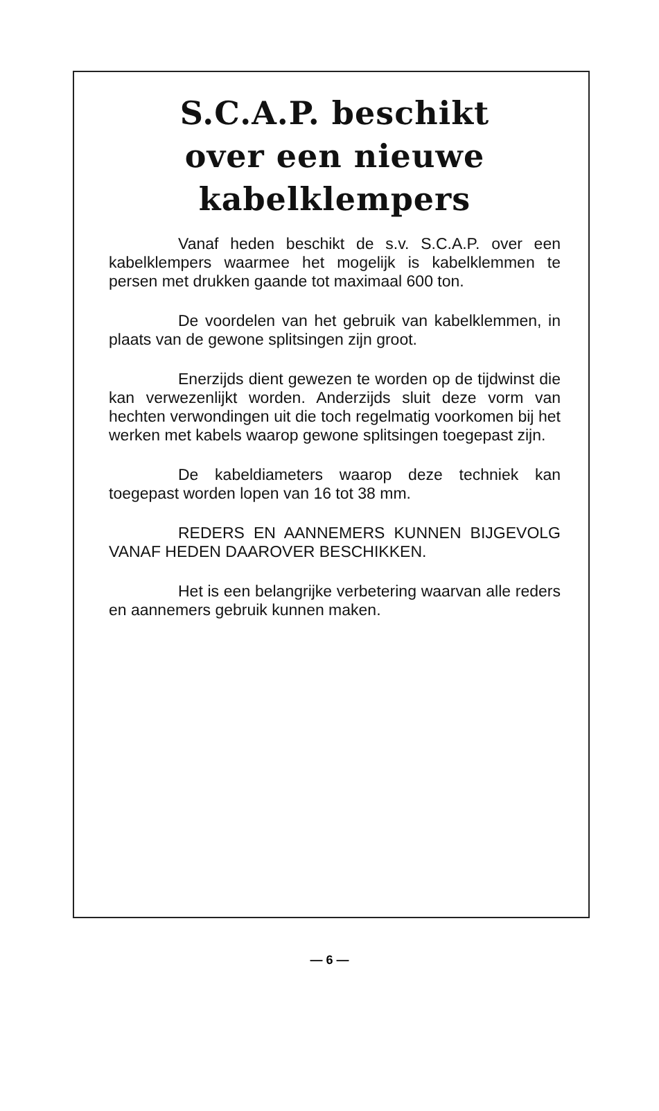S.C.A.P. beschikt
over een nieuwe
kabelklempers
Vanaf heden beschikt de s.v. S.C.A.P. over een kabelklempers waarmee het mogelijk is kabelklemmen te persen met drukken gaande tot maximaal 600 ton.
De voordelen van het gebruik van kabelklemmen, in plaats van de gewone splitsingen zijn groot.
Enerzijds dient gewezen te worden op de tijdwinst die kan verwezenlijkt worden. Anderzijds sluit deze vorm van hechten verwondingen uit die toch regelmatig voorkomen bij het werken met kabels waarop gewone splitsingen toegepast zijn.
De kabeldiameters waarop deze techniek kan toegepast worden lopen van 16 tot 38 mm.
REDERS EN AANNEMERS KUNNEN BIJGEVOLG VANAF HEDEN DAAROVER BESCHIKKEN.
Het is een belangrijke verbetering waarvan alle reders en aannemers gebruik kunnen maken.
— 6 —